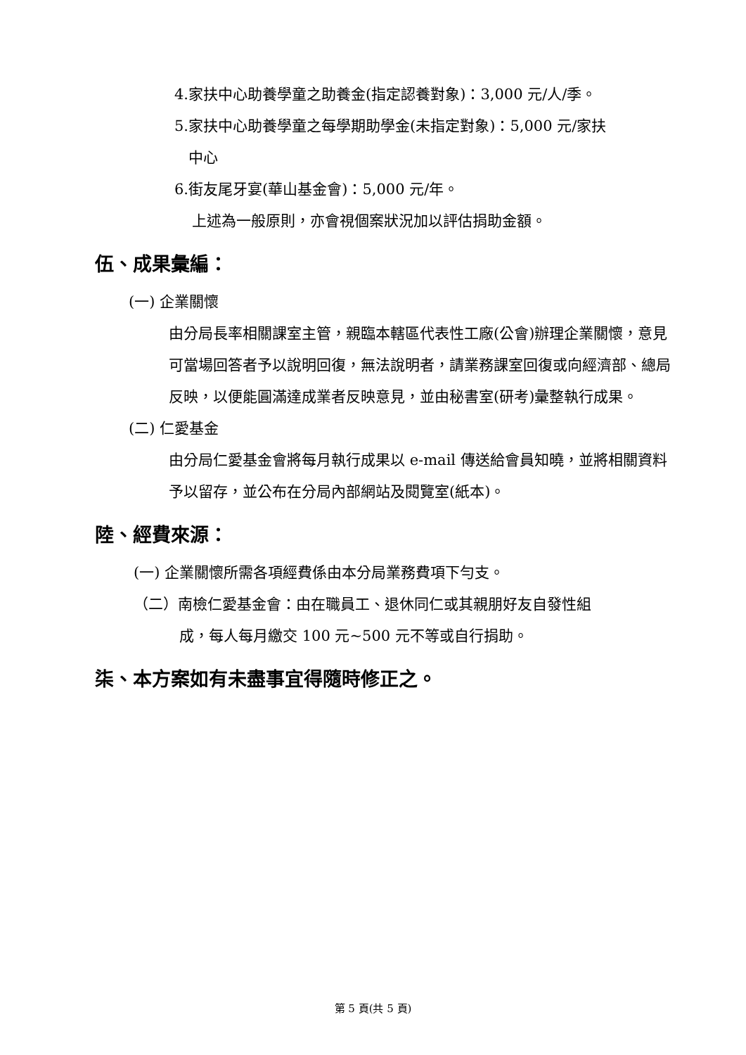4.家扶中心助養學童之助養金(指定認養對象)：3,000 元/人/季。
5.家扶中心助養學童之每學期助學金(未指定對象)：5,000 元/家扶
中心
6.街友尾牙宴(華山基金會)：5,000 元/年。
上述為一般原則，亦會視個案狀況加以評估捐助金額。
伍、成果彙編：
(一) 企業關懷
由分局長率相關課室主管，親臨本轄區代表性工廠(公會)辦理企業關懷，意見可當場回答者予以說明回復，無法說明者，請業務課室回復或向經濟部、總局反映，以便能圓滿達成業者反映意見，並由秘書室(研考)彙整執行成果。
(二) 仁愛基金
由分局仁愛基金會將每月執行成果以 e-mail 傳送給會員知曉，並將相關資料予以留存，並公布在分局內部網站及閱覽室(紙本)。
陸、經費來源：
(一) 企業關懷所需各項經費係由本分局業務費項下勻支。
（二）南檢仁愛基金會：由在職員工、退休同仁或其親朋好友自發性組
成，每人每月繳交 100 元~500 元不等或自行捐助。
柒、本方案如有未盡事宜得隨時修正之。
第 5 頁(共 5 頁)